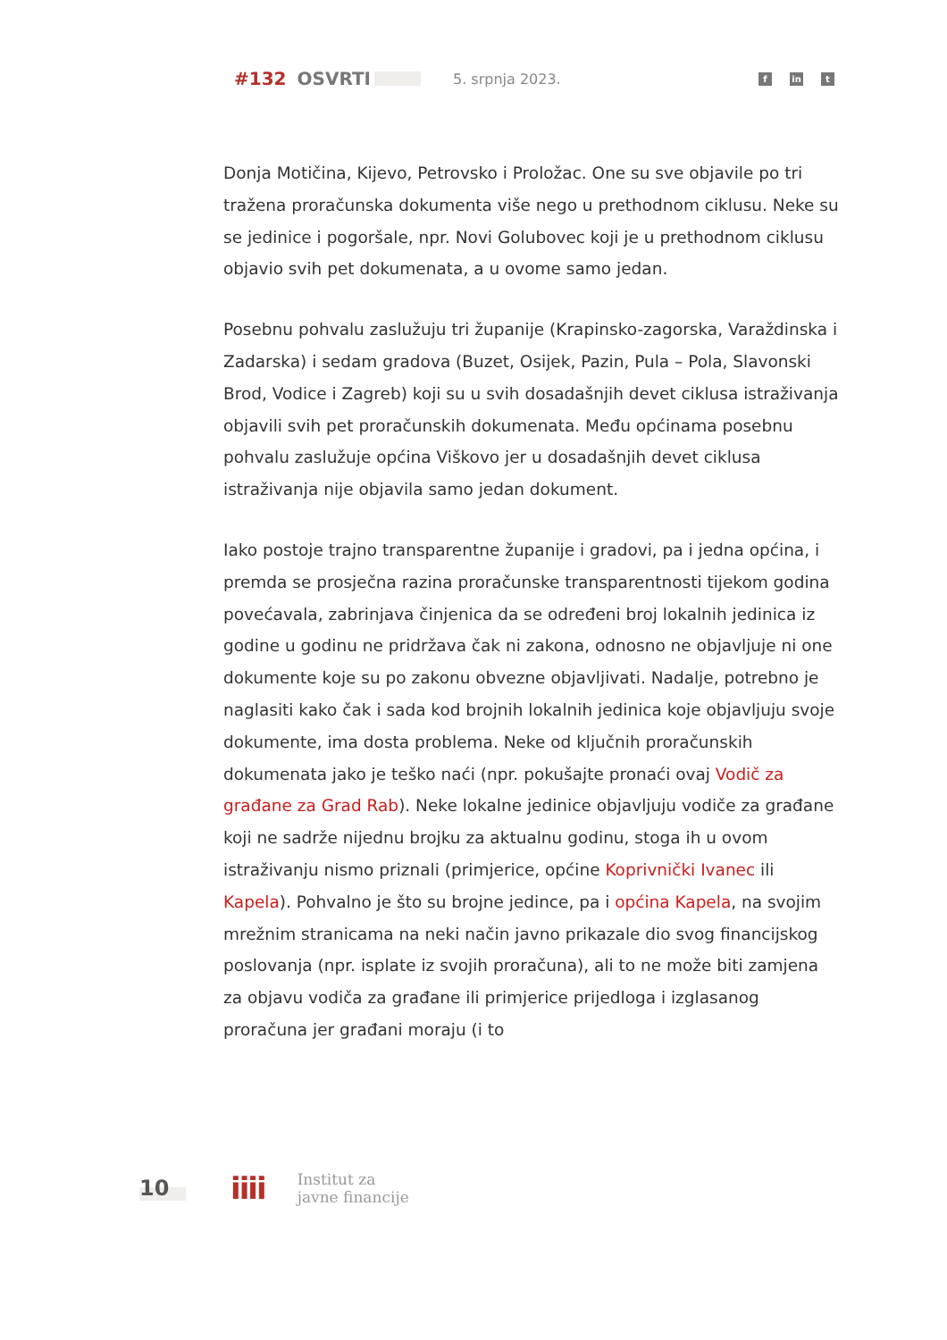#132 OSVRTI 5. srpnja 2023. f in t
Donja Motičina, Kijevo, Petrovsko i Proložac. One su sve objavile po tri tražena proračunska dokumenta više nego u prethodnom ciklusu. Neke su se jedinice i pogoršale, npr. Novi Golubovec koji je u prethodnom ciklusu objavio svih pet dokumenata, a u ovome samo jedan.
Posebnu pohvalu zaslužuju tri županije (Krapinsko-zagorska, Varaždinska i Zadarska) i sedam gradova (Buzet, Osijek, Pazin, Pula – Pola, Slavonski Brod, Vodice i Zagreb) koji su u svih dosadašnjih devet ciklusa istraživanja objavili svih pet proračunskih dokumenata. Među općinama posebnu pohvalu zaslužuje općina Viškovo jer u dosadašnjih devet ciklusa istraživanja nije objavila samo jedan dokument.
Iako postoje trajno transparentne županije i gradovi, pa i jedna općina, i premda se prosječna razina proračunske transparentnosti tijekom godina povećavala, zabrinjava činjenica da se određeni broj lokalnih jedinica iz godine u godinu ne pridržava čak ni zakona, odnosno ne objavljuje ni one dokumente koje su po zakonu obvezne objavljivati. Nadalje, potrebno je naglasiti kako čak i sada kod brojnih lokalnih jedinica koje objavljuju svoje dokumente, ima dosta problema. Neke od ključnih proračunskih dokumenata jako je teško naći (npr. pokušajte pronaći ovaj Vodič za građane za Grad Rab). Neke lokalne jedinice objavljuju vodiče za građane koji ne sadrže nijednu brojku za aktualnu godinu, stoga ih u ovom istraživanju nismo priznali (primjerice, općine Koprivnički Ivanec ili Kapela). Pohvalno je što su brojne jedince, pa i općina Kapela, na svojim mrežnim stranicama na neki način javno prikazale dio svog financijskog poslovanja (npr. isplate iz svojih proračuna), ali to ne može biti zamjena za objavu vodiča za građane ili primjerice prijedloga i izglasanog proračuna jer građani moraju (i to
10 iiii Institut za
javne financije